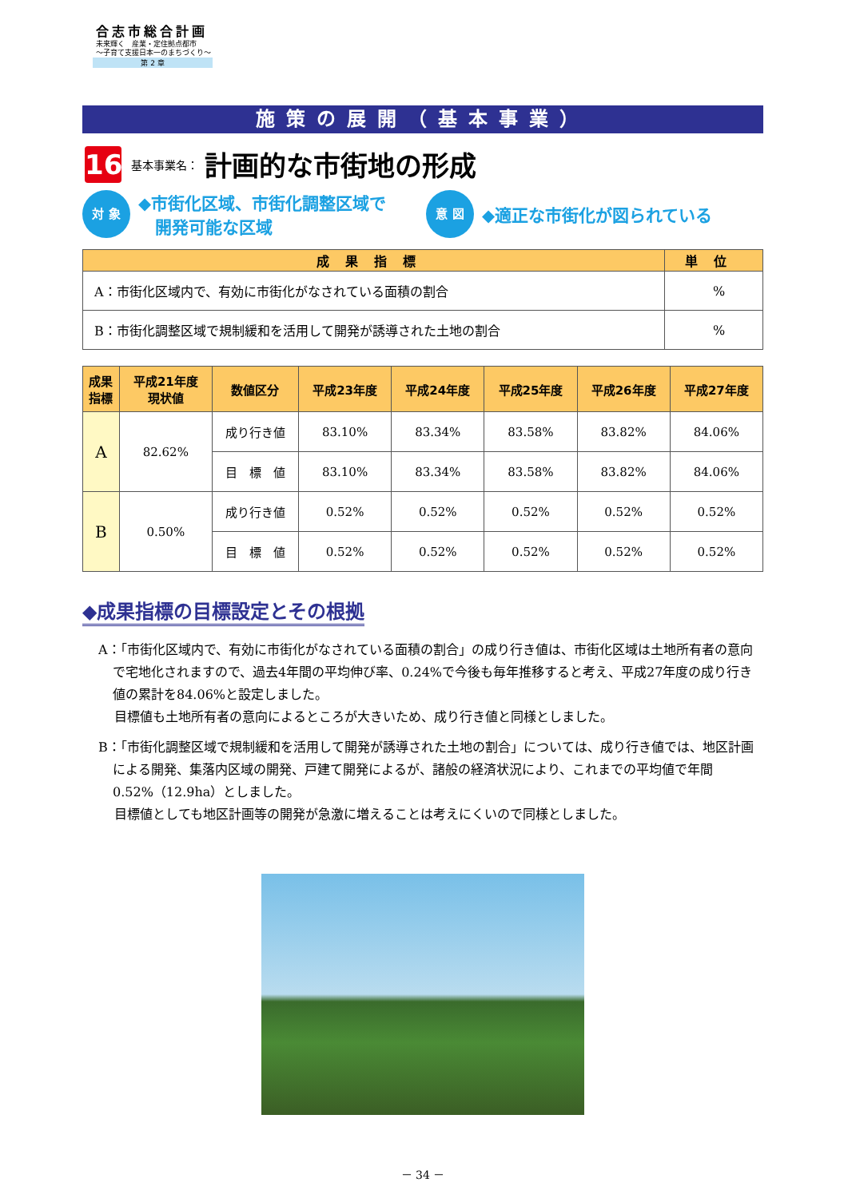合志市総合計画
未来輝く　産業・定住拠点都市
～子育て支援日本一のまちづくり～
第 2 章
施策の展開（基本事業）
16
基本事業名： 計画的な市街地の形成
対 象
◆市街化区域、市街化調整区域で
　開発可能な区域
意 図
◆適正な市街化が図られている
| 成果指標 | 単位 |
| --- | --- |
| A：市街化区域内で、有効に市街化がなされている面積の割合 | % |
| B：市街化調整区域で規制緩和を活用して開発が誘導された土地の割合 | % |
| 成果 指標 | 平成21年度 現状値 | 数値区分 | 平成23年度 | 平成24年度 | 平成25年度 | 平成26年度 | 平成27年度 |
| --- | --- | --- | --- | --- | --- | --- | --- |
| A | 82.62% | 成り行き値 | 83.10% | 83.34% | 83.58% | 83.82% | 84.06% |
| | | 目 標 値 | 83.10% | 83.34% | 83.58% | 83.82% | 84.06% |
| B | 0.50% | 成り行き値 | 0.52% | 0.52% | 0.52% | 0.52% | 0.52% |
| | | 目 標 値 | 0.52% | 0.52% | 0.52% | 0.52% | 0.52% |
◆成果指標の目標設定とその根拠
A：「市街化区域内で、有効に市街化がなされている面積の割合」の成り行き値は、市街化区域は土地所有者の意向で宅地化されますので、過去4年間の平均伸び率、0.24%で今後も毎年推移すると考え、平成27年度の成り行き値の累計を84.06%と設定しました。
目標値も土地所有者の意向によるところが大きいため、成り行き値と同様としました。
B：「市街化調整区域で規制緩和を活用して開発が誘導された土地の割合」については、成り行き値では、地区計画による開発、集落内区域の開発、戸建て開発によるが、諸般の経済状況により、これまでの平均値で年間0.52%（12.9ha）としました。
目標値としても地区計画等の開発が急激に増えることは考えにくいので同様としました。
－ 34 －